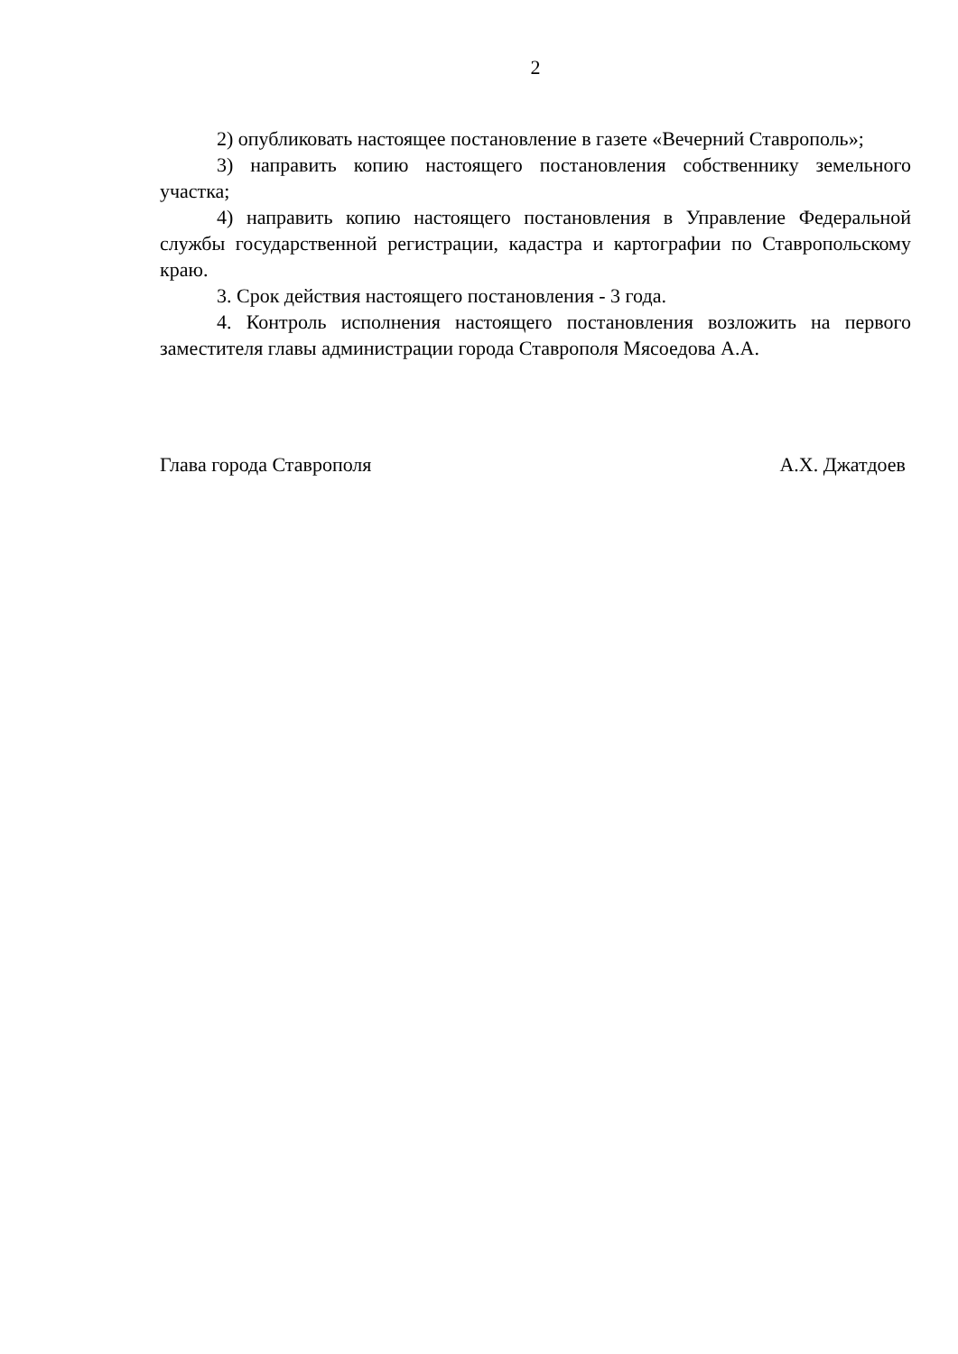2
2) опубликовать настоящее постановление в газете «Вечерний Ставрополь»;
3) направить копию настоящего постановления собственнику земельного участка;
4) направить копию настоящего постановления в Управление Федеральной службы государственной регистрации, кадастра и картографии по Ставропольскому краю.
3. Срок действия настоящего постановления - 3 года.
4. Контроль исполнения настоящего постановления возложить на первого заместителя главы администрации города Ставрополя Мясоедова А.А.
Глава города Ставрополя А.Х. Джатдоев